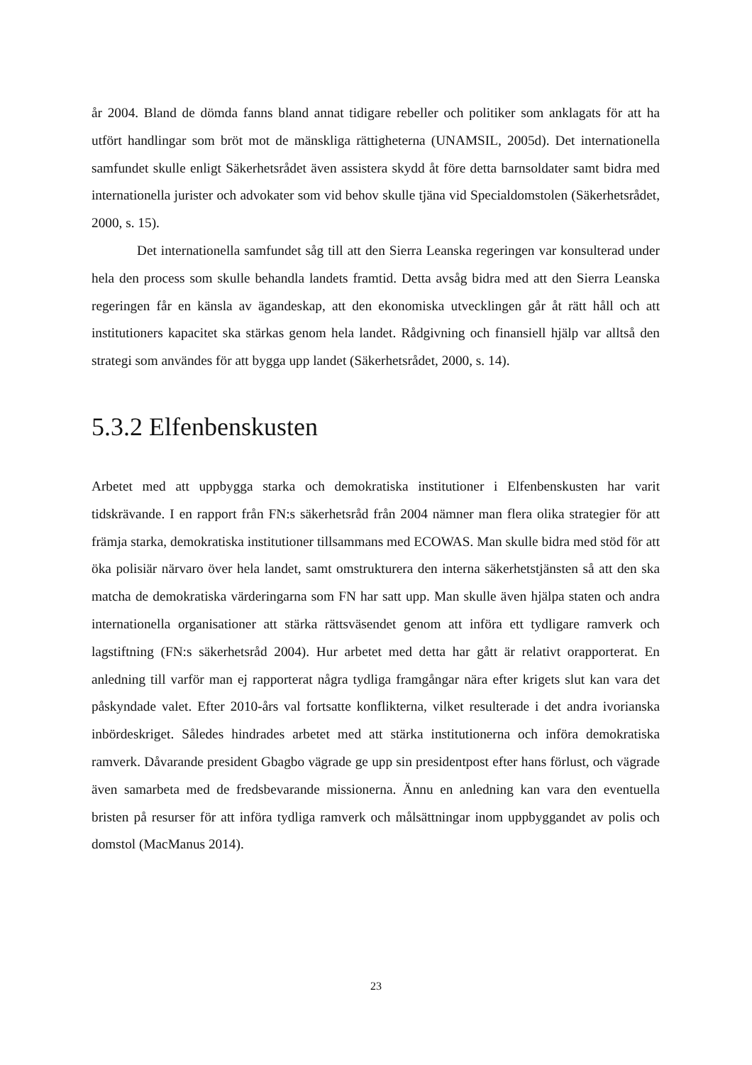år 2004. Bland de dömda fanns bland annat tidigare rebeller och politiker som anklagats för att ha utfört handlingar som bröt mot de mänskliga rättigheterna (UNAMSIL, 2005d). Det internationella samfundet skulle enligt Säkerhetsrådet även assistera skydd åt före detta barnsoldater samt bidra med internationella jurister och advokater som vid behov skulle tjäna vid Specialdomstolen (Säkerhetsrådet, 2000, s. 15).
Det internationella samfundet såg till att den Sierra Leanska regeringen var konsulterad under hela den process som skulle behandla landets framtid. Detta avsåg bidra med att den Sierra Leanska regeringen får en känsla av ägandeskap, att den ekonomiska utvecklingen går åt rätt håll och att institutioners kapacitet ska stärkas genom hela landet. Rådgivning och finansiell hjälp var alltså den strategi som användes för att bygga upp landet (Säkerhetsrådet, 2000, s. 14).
5.3.2 Elfenbenskusten
Arbetet med att uppbygga starka och demokratiska institutioner i Elfenbenskusten har varit tidskrävande. I en rapport från FN:s säkerhetsråd från 2004 nämner man flera olika strategier för att främja starka, demokratiska institutioner tillsammans med ECOWAS. Man skulle bidra med stöd för att öka polisiär närvaro över hela landet, samt omstrukturera den interna säkerhetstjänsten så att den ska matcha de demokratiska värderingarna som FN har satt upp. Man skulle även hjälpa staten och andra internationella organisationer att stärka rättsväsendet genom att införa ett tydligare ramverk och lagstiftning (FN:s säkerhetsråd 2004). Hur arbetet med detta har gått är relativt orapporterat. En anledning till varför man ej rapporterat några tydliga framgångar nära efter krigets slut kan vara det påskyndade valet. Efter 2010-års val fortsatte konflikterna, vilket resulterade i det andra ivorianska inbördeskriget. Således hindrades arbetet med att stärka institutionerna och införa demokratiska ramverk. Dåvarande president Gbagbo vägrade ge upp sin presidentpost efter hans förlust, och vägrade även samarbeta med de fredsbevarande missionerna. Ännu en anledning kan vara den eventuella bristen på resurser för att införa tydliga ramverk och målsättningar inom uppbyggandet av polis och domstol (MacManus 2014).
23